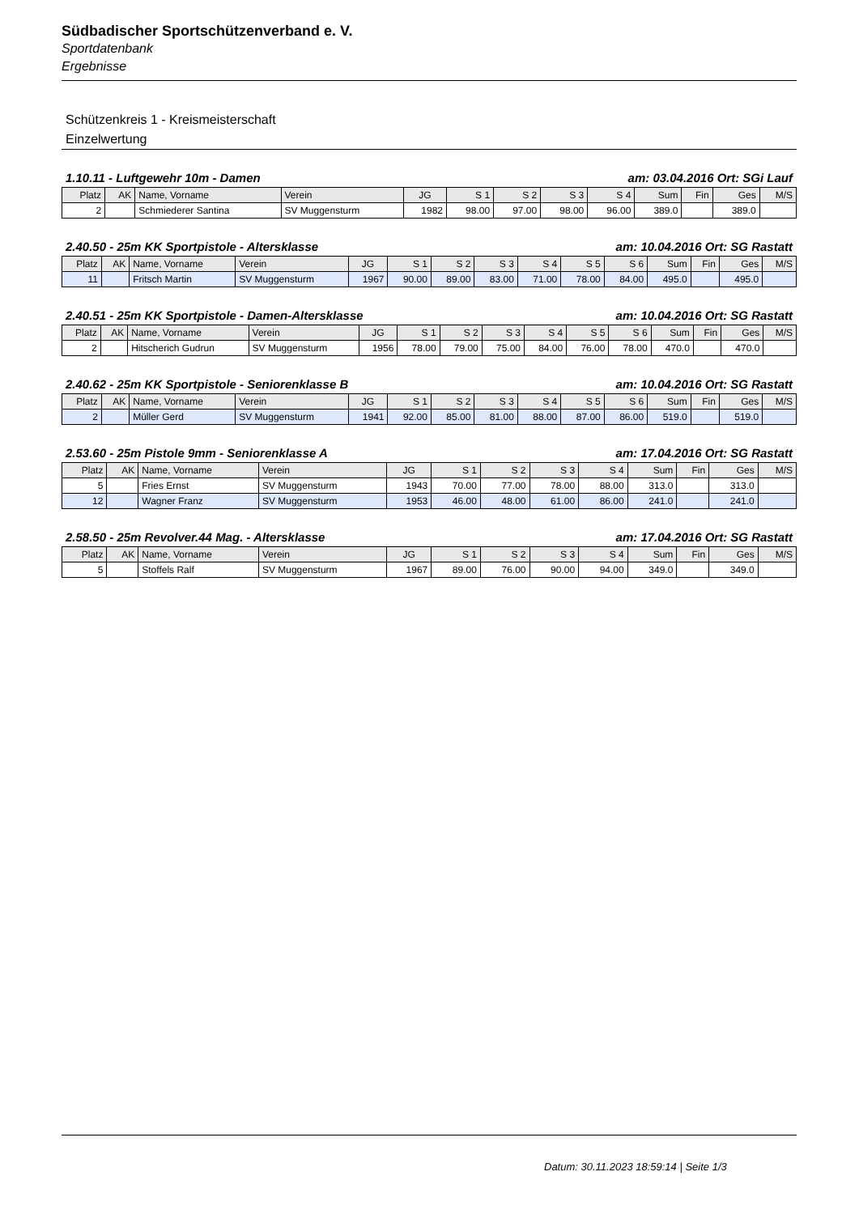Südbadischer Sportschützenverband e. V.
Sportdatenbank
Ergebnisse
Schützenkreis 1 - Kreismeisterschaft
Einzelwertung
1.10.11 - Luftgewehr 10m - Damen am: 03.04.2016 Ort: SGi Lauf
| Platz | AK | Name, Vorname | Verein | JG | S 1 | S 2 | S 3 | S 4 | Sum | Fin | Ges | M/S |
| --- | --- | --- | --- | --- | --- | --- | --- | --- | --- | --- | --- | --- |
| 2 | | Schmiederer Santina | SV Muggensturm | 1982 | 98.00 | 97.00 | 98.00 | 96.00 | 389.0 | | 389.0 | |
2.40.50 - 25m KK Sportpistole - Altersklasse am: 10.04.2016 Ort: SG Rastatt
| Platz | AK | Name, Vorname | Verein | JG | S 1 | S 2 | S 3 | S 4 | S 5 | S 6 | Sum | Fin | Ges | M/S |
| --- | --- | --- | --- | --- | --- | --- | --- | --- | --- | --- | --- | --- | --- | --- |
| 11 | | Fritsch Martin | SV Muggensturm | 1967 | 90.00 | 89.00 | 83.00 | 71.00 | 78.00 | 84.00 | 495.0 | | 495.0 | |
2.40.51 - 25m KK Sportpistole - Damen-Altersklasse am: 10.04.2016 Ort: SG Rastatt
| Platz | AK | Name, Vorname | Verein | JG | S 1 | S 2 | S 3 | S 4 | S 5 | S 6 | Sum | Fin | Ges | M/S |
| --- | --- | --- | --- | --- | --- | --- | --- | --- | --- | --- | --- | --- | --- | --- |
| 2 | | Hitscherich Gudrun | SV Muggensturm | 1956 | 78.00 | 79.00 | 75.00 | 84.00 | 76.00 | 78.00 | 470.0 | | 470.0 | |
2.40.62 - 25m KK Sportpistole - Seniorenklasse B am: 10.04.2016 Ort: SG Rastatt
| Platz | AK | Name, Vorname | Verein | JG | S 1 | S 2 | S 3 | S 4 | S 5 | S 6 | Sum | Fin | Ges | M/S |
| --- | --- | --- | --- | --- | --- | --- | --- | --- | --- | --- | --- | --- | --- | --- |
| 2 | | Müller Gerd | SV Muggensturm | 1941 | 92.00 | 85.00 | 81.00 | 88.00 | 87.00 | 86.00 | 519.0 | | 519.0 | |
2.53.60 - 25m Pistole 9mm - Seniorenklasse A am: 17.04.2016 Ort: SG Rastatt
| Platz | AK | Name, Vorname | Verein | JG | S 1 | S 2 | S 3 | S 4 | Sum | Fin | Ges | M/S |
| --- | --- | --- | --- | --- | --- | --- | --- | --- | --- | --- | --- | --- |
| 5 | | Fries Ernst | SV Muggensturm | 1943 | 70.00 | 77.00 | 78.00 | 88.00 | 313.0 | | 313.0 | |
| 12 | | Wagner Franz | SV Muggensturm | 1953 | 46.00 | 48.00 | 61.00 | 86.00 | 241.0 | | 241.0 | |
2.58.50 - 25m Revolver.44 Mag. - Altersklasse am: 17.04.2016 Ort: SG Rastatt
| Platz | AK | Name, Vorname | Verein | JG | S 1 | S 2 | S 3 | S 4 | Sum | Fin | Ges | M/S |
| --- | --- | --- | --- | --- | --- | --- | --- | --- | --- | --- | --- | --- |
| 5 | | Stoffels Ralf | SV Muggensturm | 1967 | 89.00 | 76.00 | 90.00 | 94.00 | 349.0 | | 349.0 | |
Datum: 30.11.2023 18:59:14 | Seite 1/3